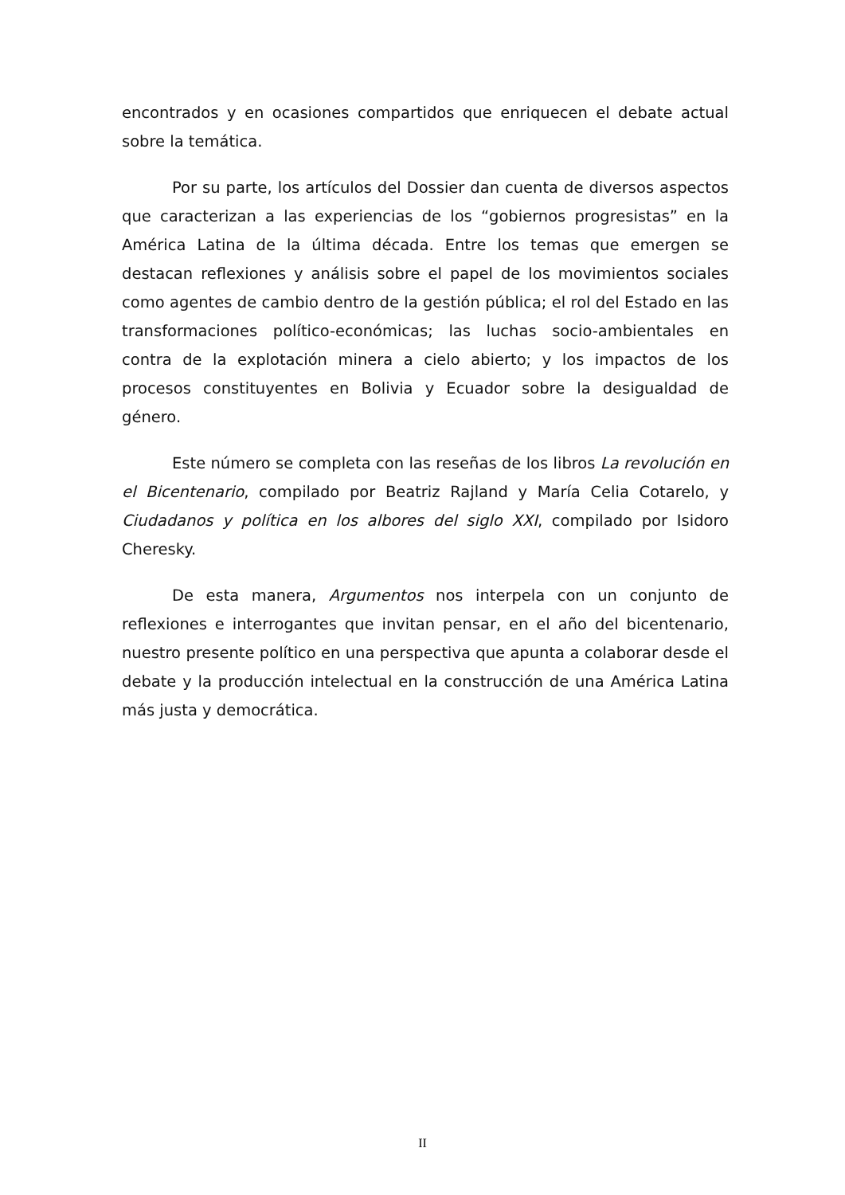encontrados y en ocasiones compartidos que enriquecen el debate actual sobre la temática.
Por su parte, los artículos del Dossier dan cuenta de diversos aspectos que caracterizan a las experiencias de los “gobiernos progresistas” en la América Latina de la última década. Entre los temas que emergen se destacan reflexiones y análisis sobre el papel de los movimientos sociales como agentes de cambio dentro de la gestión pública; el rol del Estado en las transformaciones político-económicas; las luchas socio-ambientales en contra de la explotación minera a cielo abierto; y los impactos de los procesos constituyentes en Bolivia y Ecuador sobre la desigualdad de género.
Este número se completa con las reseñas de los libros La revolución en el Bicentenario, compilado por Beatriz Rajland y María Celia Cotarelo, y Ciudadanos y política en los albores del siglo XXI, compilado por Isidoro Cheresky.
De esta manera, Argumentos nos interpela con un conjunto de reflexiones e interrogantes que invitan pensar, en el año del bicentenario, nuestro presente político en una perspectiva que apunta a colaborar desde el debate y la producción intelectual en la construcción de una América Latina más justa y democrática.
II